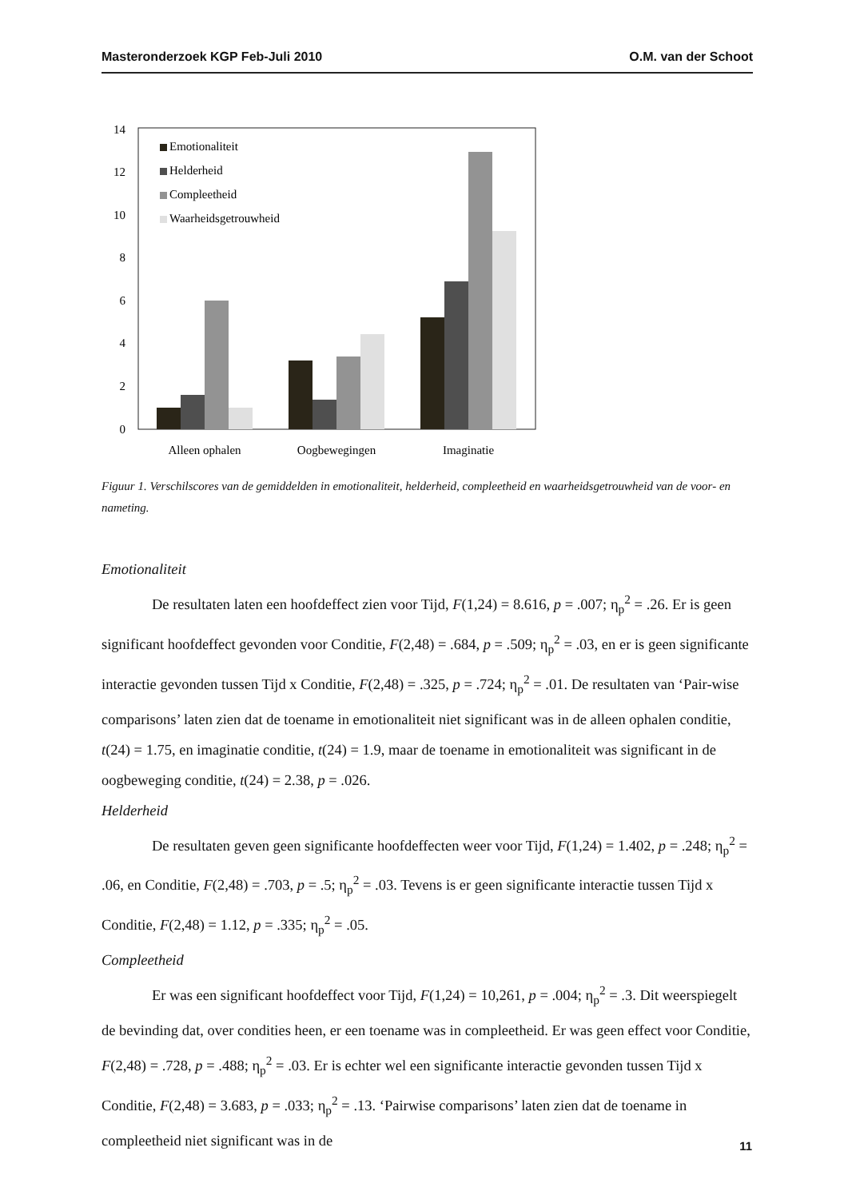Masteronderzoek KGP Feb-Juli 2010 O.M. van der Schoot
0
2
4
6
8
10
12
14
Emotionaliteit
Helderheid
Compleetheid
Waarheidsgetrouwheid
Alleen ophalen
Oogbewegingen
Imaginatie
Figuur 1. Verschilscores van de gemiddelden in emotionaliteit, helderheid, compleetheid en waarheidsgetrouwheid van de voor- en nameting.
Emotionaliteit
De resultaten laten een hoofdeffect zien voor Tijd, F(1,24) = 8.616, p = .007; η<sub>p</sub><sup>2</sup> = .26. Er is geen significant hoofdeffect gevonden voor Conditie, F(2,48) = .684, p = .509; η<sub>p</sub><sup>2</sup> = .03, en er is geen significante interactie gevonden tussen Tijd x Conditie, F(2,48) = .325, p = .724; η<sub>p</sub><sup>2</sup> = .01. De resultaten van ‘Pair-wise comparisons’ laten zien dat de toename in emotionaliteit niet significant was in de alleen ophalen conditie, t(24) = 1.75, en imaginatie conditie, t(24) = 1.9, maar de toename in emotionaliteit was significant in de oogbeweging conditie, t(24) = 2.38, p = .026.
Helderheid
De resultaten geven geen significante hoofdeffecten weer voor Tijd, F(1,24) = 1.402, p = .248; η<sub>p</sub><sup>2</sup> = .06, en Conditie, F(2,48) = .703, p = .5; η<sub>p</sub><sup>2</sup> = .03. Tevens is er geen significante interactie tussen Tijd x Conditie, F(2,48) = 1.12, p = .335; η<sub>p</sub><sup>2</sup> = .05.
Compleetheid
Er was een significant hoofdeffect voor Tijd, F(1,24) = 10,261, p = .004; η<sub>p</sub><sup>2</sup> = .3. Dit weerspiegelt de bevinding dat, over condities heen, er een toename was in compleetheid. Er was geen effect voor Conditie, F(2,48) = .728, p = .488; η<sub>p</sub><sup>2</sup> = .03. Er is echter wel een significante interactie gevonden tussen Tijd x Conditie, F(2,48) = 3.683, p = .033; η<sub>p</sub><sup>2</sup> = .13. ‘Pairwise comparisons’ laten zien dat de toename in compleetheid niet significant was in de
11